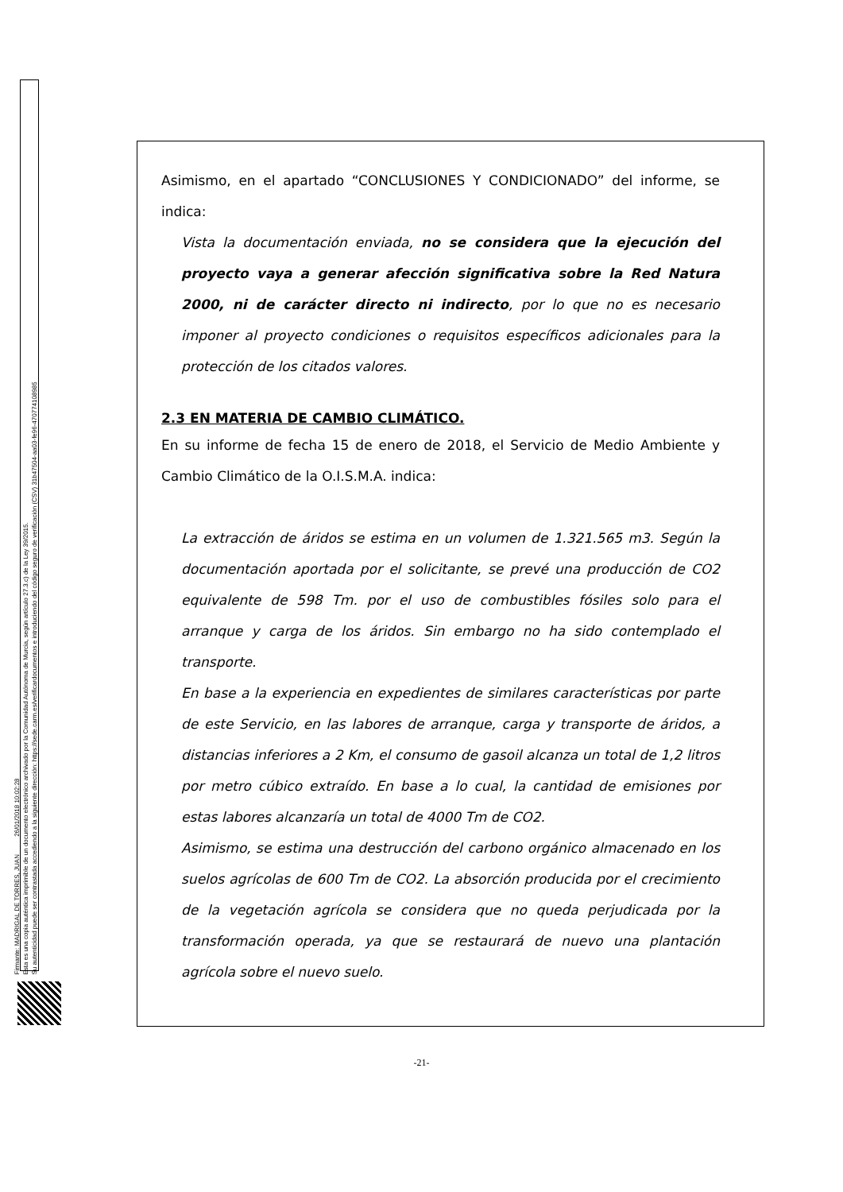Firmante: MADRIGAL DE TORRES, JUAN 26/01/2018 10:02:28
Esta es una copia auténtica imprimible de un documento electrónico archivado por la Comunidad Autónoma de Murcia, según artículo 27.3.c) de la Ley 39/2015.
Su autenticidad puede ser contrastada accediendo a la siguiente dirección: https://sede.carm.es/verificardocumentos e introduciendo del código seguro de verificación (CSV) 31b47504-aa03-fe96-470774108985
Asimismo, en el apartado “CONCLUSIONES Y CONDICIONADO” del informe, se indica:
Vista la documentación enviada, no se considera que la ejecución del proyecto vaya a generar afección significativa sobre la Red Natura 2000, ni de carácter directo ni indirecto, por lo que no es necesario imponer al proyecto condiciones o requisitos específicos adicionales para la protección de los citados valores.
2.3 EN MATERIA DE CAMBIO CLIMÁTICO.
En su informe de fecha 15 de enero de 2018, el Servicio de Medio Ambiente y Cambio Climático de la O.I.S.M.A. indica:
La extracción de áridos se estima en un volumen de 1.321.565 m3. Según la documentación aportada por el solicitante, se prevé una producción de CO2 equivalente de 598 Tm. por el uso de combustibles fósiles solo para el arranque y carga de los áridos. Sin embargo no ha sido contemplado el transporte.
En base a la experiencia en expedientes de similares características por parte de este Servicio, en las labores de arranque, carga y transporte de áridos, a distancias inferiores a 2 Km, el consumo de gasoil alcanza un total de 1,2 litros por metro cúbico extraído. En base a lo cual, la cantidad de emisiones por estas labores alcanzaría un total de 4000 Tm de CO2.
Asimismo, se estima una destrucción del carbono orgánico almacenado en los suelos agrícolas de 600 Tm de CO2. La absorción producida por el crecimiento de la vegetación agrícola se considera que no queda perjudicada por la transformación operada, ya que se restaurará de nuevo una plantación agrícola sobre el nuevo suelo.
-21-